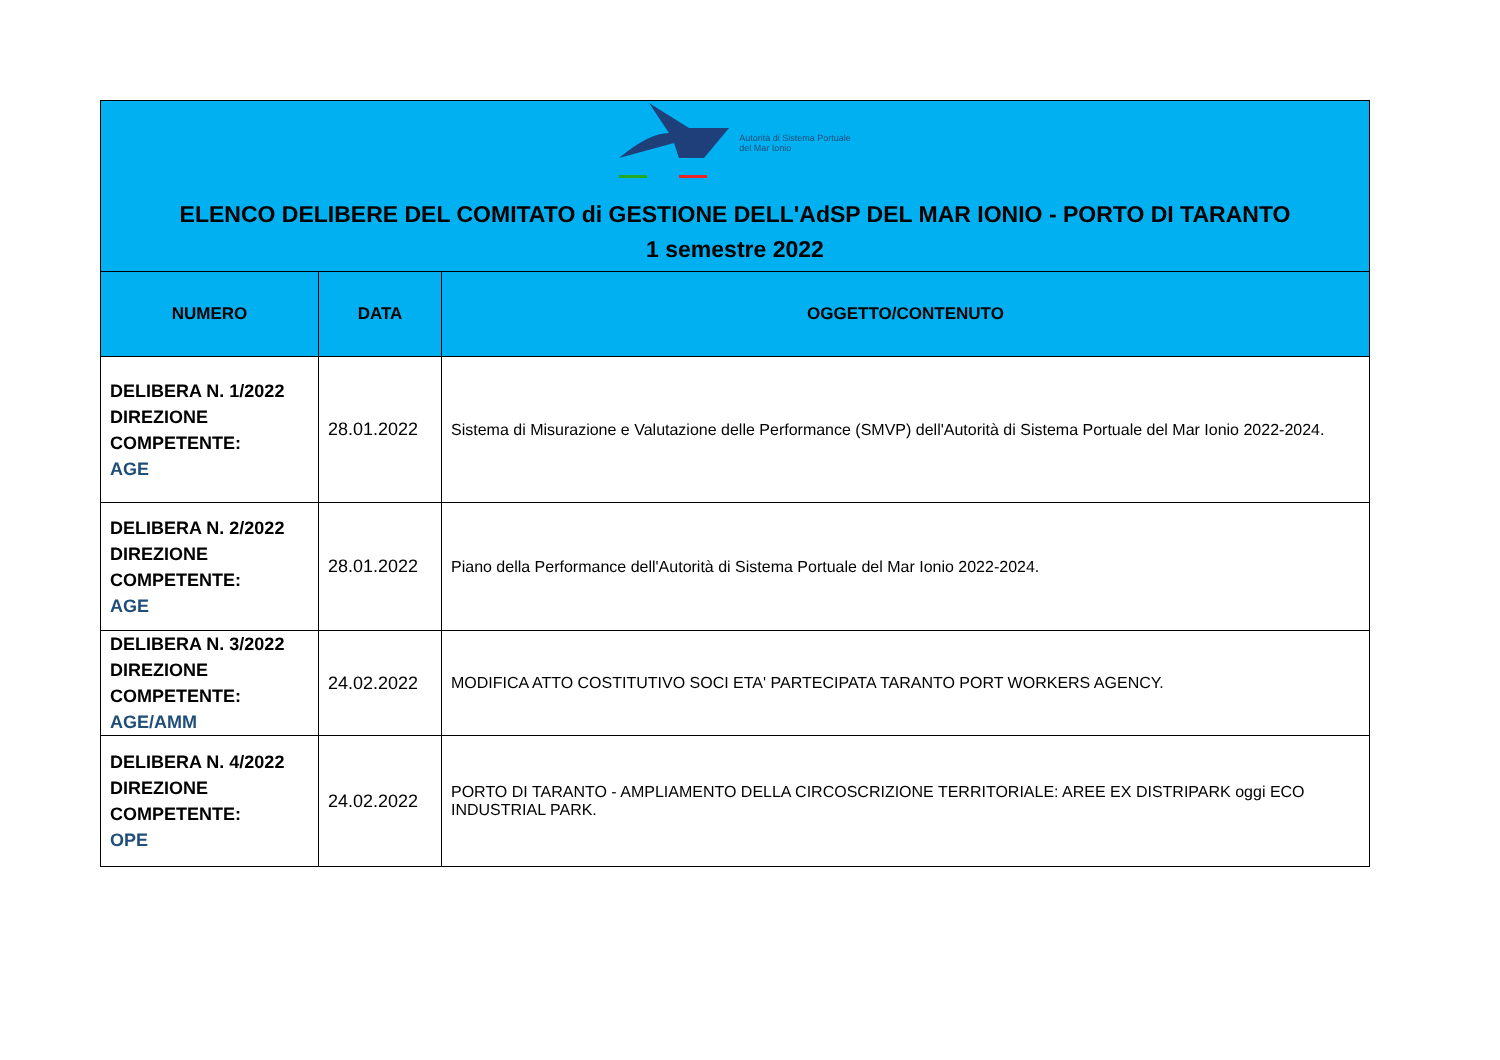| Autorità di Sistema Portuale del Mar Ionio ELENCO DELIBERE DEL COMITATO di GESTIONE DELL'AdSP DEL MAR IONIO - PORTO DI TARANTO 1 semestre 2022 | | |
| NUMERO | DATA | OGGETTO/CONTENUTO |
| DELIBERA N. 1/2022 DIREZIONE COMPETENTE: AGE | 28.01.2022 | Sistema di Misurazione e Valutazione delle Performance (SMVP) dell'Autorità di Sistema Portuale del Mar Ionio 2022-2024. |
| DELIBERA N. 2/2022 DIREZIONE COMPETENTE: AGE | 28.01.2022 | Piano della Performance dell'Autorità di Sistema Portuale del Mar Ionio 2022-2024. |
| DELIBERA N. 3/2022 DIREZIONE COMPETENTE: AGE/AMM | 24.02.2022 | MODIFICA ATTO COSTITUTIVO SOCI ETA' PARTECIPATA TARANTO PORT WORKERS AGENCY. |
| DELIBERA N. 4/2022 DIREZIONE COMPETENTE: OPE | 24.02.2022 | PORTO DI TARANTO - AMPLIAMENTO DELLA CIRCOSCRIZIONE TERRITORIALE: AREE EX DISTRIPARK oggi ECO INDUSTRIAL PARK. |